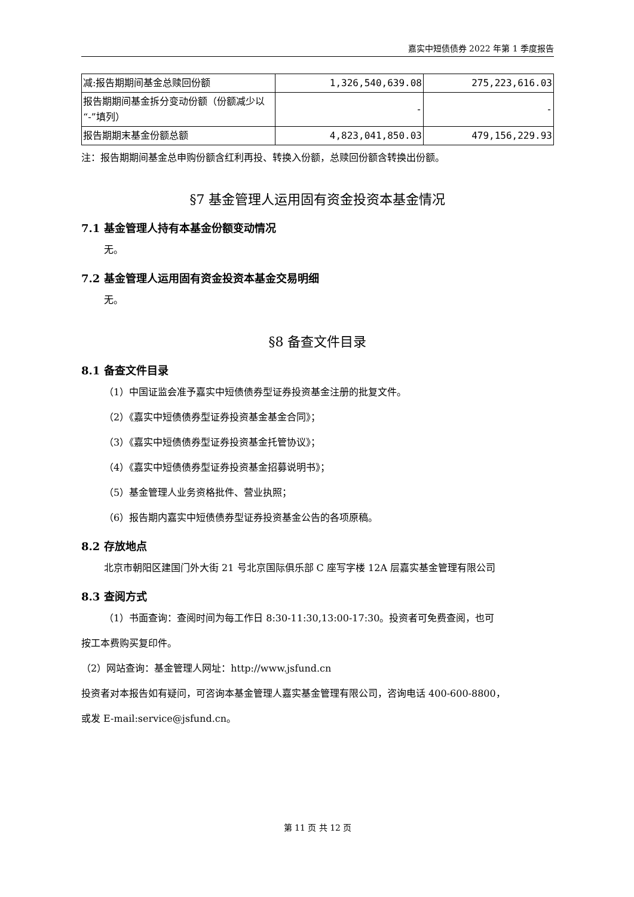嘉实中短债债券 2022 年第 1 季度报告
| 减:报告期期间基金总赎回份额 | 1,326,540,639.08 | 275,223,616.03 |
| 报告期期间基金拆分变动份额（份额减少以“-”填列） | - | - |
| 报告期期末基金份额总额 | 4,823,041,850.03 | 479,156,229.93 |
注：报告期期间基金总申购份额含红利再投、转换入份额，总赎回份额含转换出份额。
§7 基金管理人运用固有资金投资本基金情况
7.1 基金管理人持有本基金份额变动情况
无。
7.2 基金管理人运用固有资金投资本基金交易明细
无。
§8 备查文件目录
8.1 备查文件目录
（1）中国证监会准予嘉实中短债债券型证券投资基金注册的批复文件。
（2）《嘉实中短债债券型证券投资基金基金合同》；
（3）《嘉实中短债债券型证券投资基金托管协议》；
（4）《嘉实中短债债券型证券投资基金招募说明书》；
（5）基金管理人业务资格批件、营业执照；
（6）报告期内嘉实中短债债券型证券投资基金公告的各项原稿。
8.2 存放地点
北京市朝阳区建国门外大街 21 号北京国际俱乐部 C 座写字楼 12A 层嘉实基金管理有限公司
8.3 查阅方式
（1）书面查询：查阅时间为每工作日 8:30-11:30,13:00-17:30。投资者可免费查阅，也可
按工本费购买复印件。
（2）网站查询：基金管理人网址：http://www.jsfund.cn
投资者对本报告如有疑问，可咨询本基金管理人嘉实基金管理有限公司，咨询电话 400-600-8800，
或发 E-mail:service@jsfund.cn。
第 11 页 共 12 页